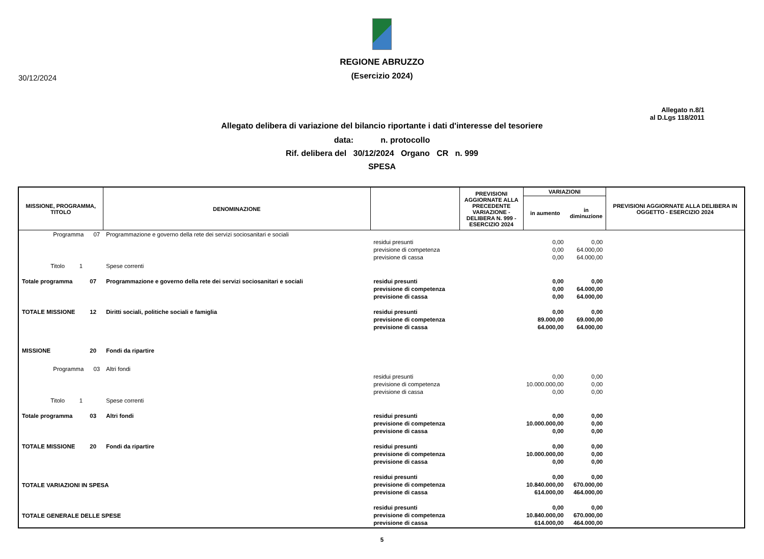30/12/2024
REGIONE ABRUZZO
(Esercizio 2024)
Allegato n.8/1
al D.Lgs 118/2011
Allegato delibera di variazione del bilancio riportante i dati d'interesse del tesoriere
data: n. protocollo
Rif. delibera del 30/12/2024 Organo CR n. 999
SPESA
| MISSIONE, PROGRAMMA, TITOLO | | DENOMINAZIONE | | PREVISIONI AGGIORNATE ALLA PRECEDENTE VARIAZIONE - DELIBERA N. 999 - ESERCIZIO 2024 | VARIAZIONI | | PREVISIONI AGGIORNATE ALLA DELIBERA IN OGGETTO - ESERCIZIO 2024 |
| --- | --- | --- | --- | --- | --- | --- | --- |
| | | | | | in aumento | in diminuzione | |
| Programma | 07 | Programmazione e governo della rete dei servizi sociosanitari e sociali | residui presunti previsione di competenza previsione di cassa | | 0,00 0,00 0,00 | 0,00 64.000,00 64.000,00 | |
| Titolo 1 | | Spese correnti | | | | | |
| Totale programma | 07 | Programmazione e governo della rete dei servizi sociosanitari e sociali | residui presunti previsione di competenza previsione di cassa | | 0,00 0,00 0,00 | 0,00 64.000,00 64.000,00 | |
| TOTALE MISSIONE | 12 | Diritti sociali, politiche sociali e famiglia | residui presunti previsione di competenza previsione di cassa | | 0,00 89.000,00 64.000,00 | 0,00 69.000,00 64.000,00 | |
| MISSIONE | 20 | Fondi da ripartire | | | | | |
| Programma | 03 | Altri fondi | residui presunti previsione di competenza previsione di cassa | | 0,00 10.000.000,00 0,00 | 0,00 0,00 0,00 | |
| Titolo 1 | | Spese correnti | | | | | |
| Totale programma | 03 | Altri fondi | residui presunti previsione di competenza previsione di cassa | | 0,00 10.000.000,00 0,00 | 0,00 0,00 0,00 | |
| TOTALE MISSIONE | 20 | Fondi da ripartire | residui presunti previsione di competenza previsione di cassa | | 0,00 10.000.000,00 0,00 | 0,00 0,00 0,00 | |
| TOTALE VARIAZIONI IN SPESA | | | residui presunti previsione di competenza previsione di cassa | | 0,00 10.840.000,00 614.000,00 | 0,00 670.000,00 464.000,00 | |
| TOTALE GENERALE DELLE SPESE | | | residui presunti previsione di competenza previsione di cassa | | 0,00 10.840.000,00 614.000,00 | 0,00 670.000,00 464.000,00 | |
5